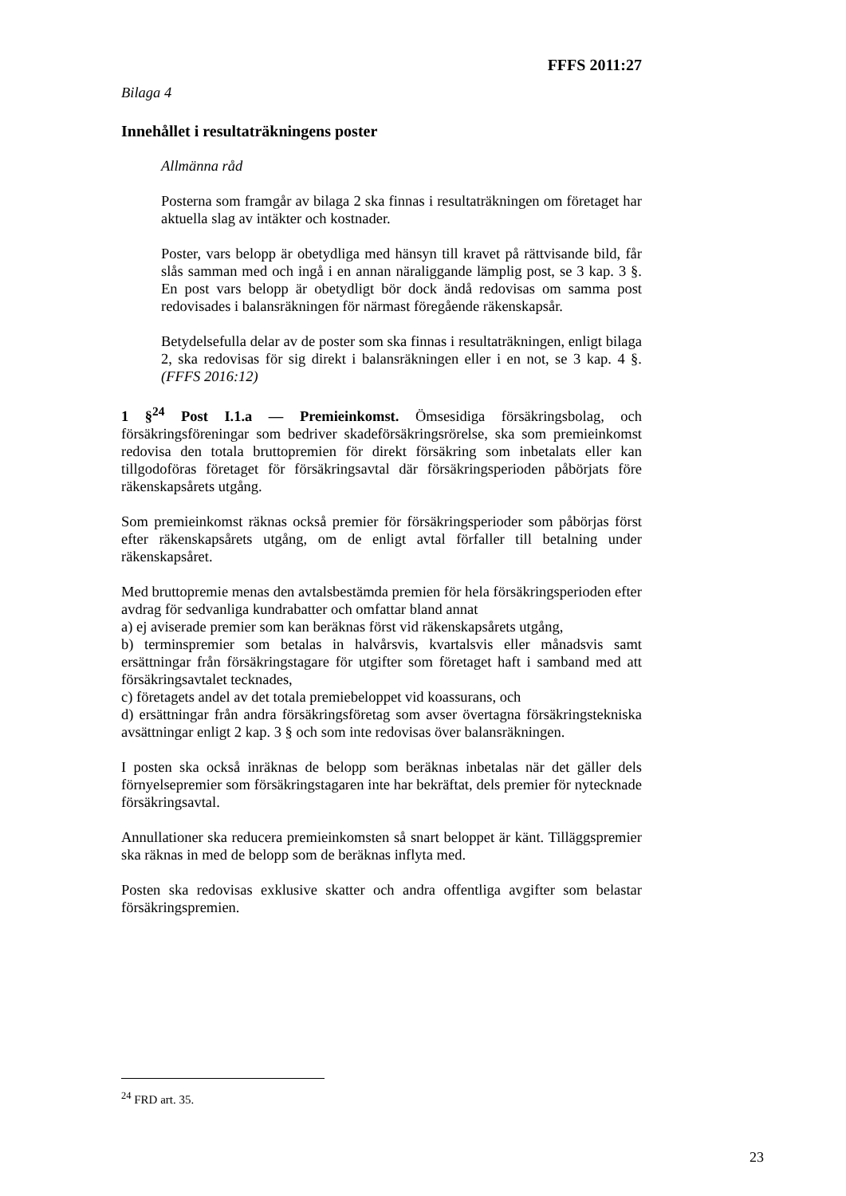FFFS 2011:27
Bilaga 4
Innehållet i resultaträkningens poster
Allmänna råd
Posterna som framgår av bilaga 2 ska finnas i resultaträkningen om företaget har aktuella slag av intäkter och kostnader.
Poster, vars belopp är obetydliga med hänsyn till kravet på rättvisande bild, får slås samman med och ingå i en annan näraliggande lämplig post, se 3 kap. 3 §. En post vars belopp är obetydligt bör dock ändå redovisas om samma post redovisades i balansräkningen för närmast föregående räkenskapsår.
Betydelsefulla delar av de poster som ska finnas i resultaträkningen, enligt bilaga 2, ska redovisas för sig direkt i balansräkningen eller i en not, se 3 kap. 4 §. (FFFS 2016:12)
1 §<sup>24</sup> Post I.1.a — Premieinkomst. Ömsesidiga försäkringsbolag, och försäkringsföreningar som bedriver skadeförsäkringsrörelse, ska som premieinkomst redovisa den totala bruttopremien för direkt försäkring som inbetalats eller kan tillgodoföras företaget för försäkringsavtal där försäkringsperioden påbörjats före räkenskapsårets utgång.
Som premieinkomst räknas också premier för försäkringsperioder som påbörjas först efter räkenskapsårets utgång, om de enligt avtal förfaller till betalning under räkenskapsåret.
Med bruttopremie menas den avtalsbestämda premien för hela försäkringsperioden efter avdrag för sedvanliga kundrabatter och omfattar bland annat
a) ej aviserade premier som kan beräknas först vid räkenskapsårets utgång,
b) terminspremier som betalas in halvårsvis, kvartalsvis eller månadsvis samt ersättningar från försäkringstagare för utgifter som företaget haft i samband med att försäkringsavtalet tecknades,
c) företagets andel av det totala premiebeloppet vid koassurans, och
d) ersättningar från andra försäkringsföretag som avser övertagna försäkringstekniska avsättningar enligt 2 kap. 3 § och som inte redovisas över balansräkningen.
I posten ska också inräknas de belopp som beräknas inbetalas när det gäller dels förnyelsepremier som försäkringstagaren inte har bekräftat, dels premier för nytecknade försäkringsavtal.
Annullationer ska reducera premieinkomsten så snart beloppet är känt. Tilläggspremier ska räknas in med de belopp som de beräknas inflyta med.
Posten ska redovisas exklusive skatter och andra offentliga avgifter som belastar försäkringspremien.
<sup>24</sup> FRD art. 35.
23